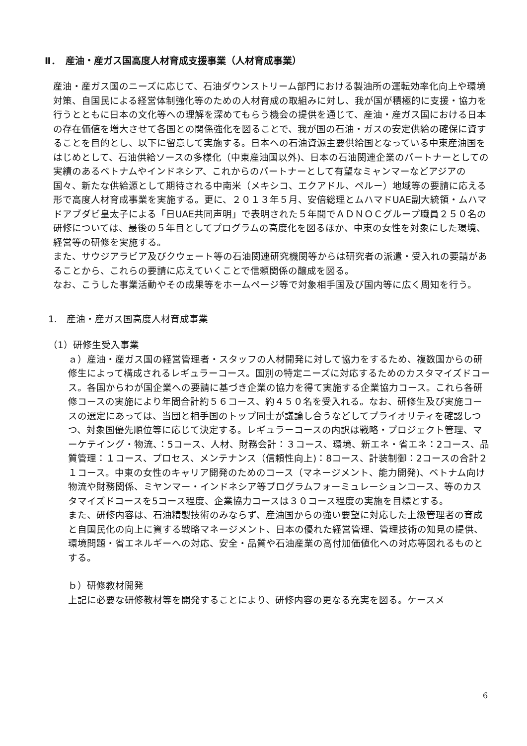Ⅱ．　産油・産ガス国高度人材育成支援事業（人材育成事業）
産油・産ガス国のニーズに応じて、石油ダウンストリーム部門における製油所の運転効率化向上や環境対策、自国民による経営体制強化等のための人材育成の取組みに対し、我が国が積極的に支援・協力を行うとともに日本の文化等への理解を深めてもらう機会の提供を通じて、産油・産ガス国における日本の存在価値を増大させて各国との関係強化を図ることで、我が国の石油・ガスの安定供給の確保に資することを目的とし、以下に留意して実施する。日本への石油資源主要供給国となっている中東産油国をはじめとして、石油供給ソースの多様化（中東産油国以外)、日本の石油関連企業のパートナーとしての実績のあるベトナムやインドネシア、これからのパートナーとして有望なミャンマーなどアジアの国々、新たな供給源として期待される中南米（メキシコ、エクアドル、ペルー）地域等の要請に応える形で高度人材育成事業を実施する。更に、２０１３年５月、安倍総理とムハマドUAE副大統領・ムハマドアブダビ皇太子による「日UAE共同声明」で表明された５年間でＡＤＮＯＣグループ職員２５０名の研修については、最後の５年目としてプログラムの高度化を図るほか、中東の女性を対象にした環境、経営等の研修を実施する。
また、サウジアラビア及びクウェート等の石油関連研究機関等からは研究者の派遣・受入れの要請があることから、これらの要請に応えていくことで信頼関係の醸成を図る。
なお、こうした事業活動やその成果等をホームページ等で対象相手国及び国内等に広く周知を行う。
1.　産油・産ガス国高度人材育成事業
（1）研修生受入事業
ａ）産油・産ガス国の経営管理者・スタッフの人材開発に対して協力をするため、複数国からの研修生によって構成されるレギュラーコース。国別の特定ニーズに対応するためのカスタマイズドコース。各国からわが国企業への要請に基づき企業の協力を得て実施する企業協力コース。これら各研修コースの実施により年間合計約５６コース、約４５０名を受入れる。なお、研修生及び実施コースの選定にあっては、当団と相手国のトップ同士が議論し合うなどしてプライオリティを確認しつつ、対象国優先順位等に応じて決定する。レギュラーコースの内訳は戦略・プロジェクト管理、マーケテイング・物流、：5コース、人材、財務会計：３コース、環境、新エネ・省エネ：2コース、品質管理：１コース、プロセス、メンテナンス（信頼性向上)：8コース、計装制御：2コースの合計２１コース。中東の女性のキャリア開発のためのコース（マネージメント、能力開発)、ベトナム向け物流や財務関係、ミヤンマー・インドネシア等プログラムフォーミュレーションコース、等のカスタマイズドコースを5コース程度、企業協力コースは３０コース程度の実施を目標とする。
また、研修内容は、石油精製技術のみならず、産油国からの強い要望に対応した上級管理者の育成と自国民化の向上に資する戦略マネージメント、日本の優れた経営管理、管理技術の知見の提供、環境問題・省エネルギーへの対応、安全・品質や石油産業の高付加価値化への対応等図れるものとする。
ｂ）研修教材開発
上記に必要な研修教材等を開発することにより、研修内容の更なる充実を図る。ケースメ
6